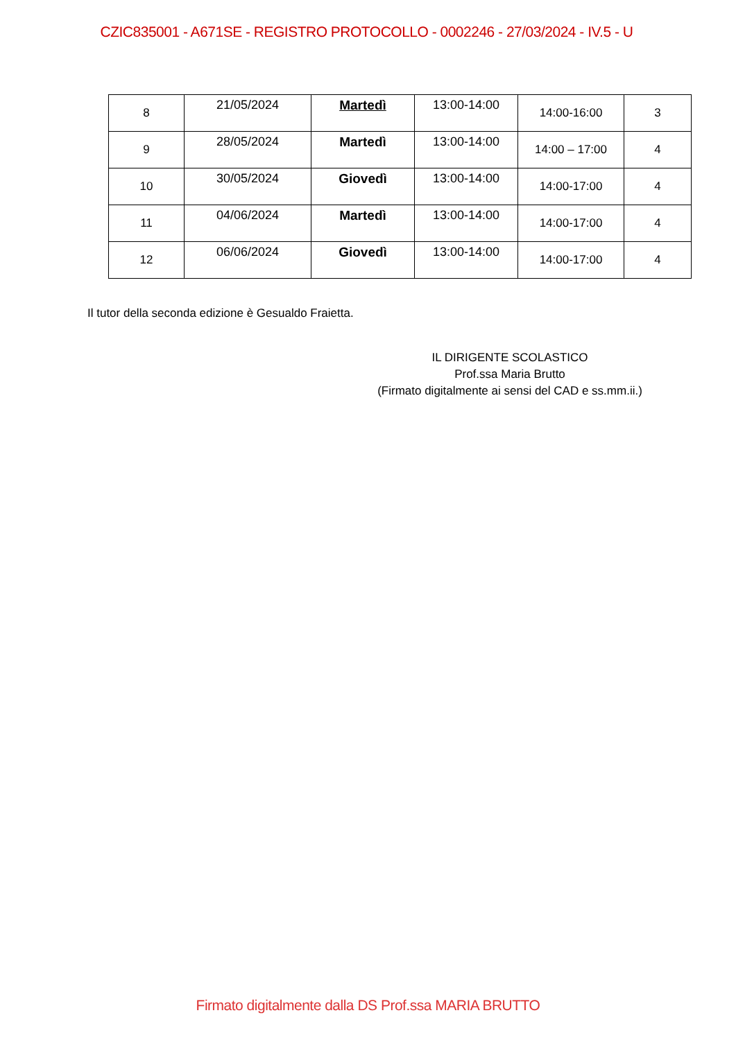CZIC835001 - A671SE - REGISTRO PROTOCOLLO - 0002246 - 27/03/2024 - IV.5 - U
| 8 | 21/05/2024 | Martedì | 13:00-14:00 | 14:00-16:00 | 3 |
| 9 | 28/05/2024 | Martedì | 13:00-14:00 | 14:00 – 17:00 | 4 |
| 10 | 30/05/2024 | Giovedì | 13:00-14:00 | 14:00-17:00 | 4 |
| 11 | 04/06/2024 | Martedì | 13:00-14:00 | 14:00-17:00 | 4 |
| 12 | 06/06/2024 | Giovedì | 13:00-14:00 | 14:00-17:00 | 4 |
Il tutor della seconda edizione è Gesualdo Fraietta.
IL DIRIGENTE SCOLASTICO
Prof.ssa Maria Brutto
(Firmato digitalmente ai sensi del CAD e ss.mm.ii.)
Firmato digitalmente dalla DS Prof.ssa MARIA BRUTTO